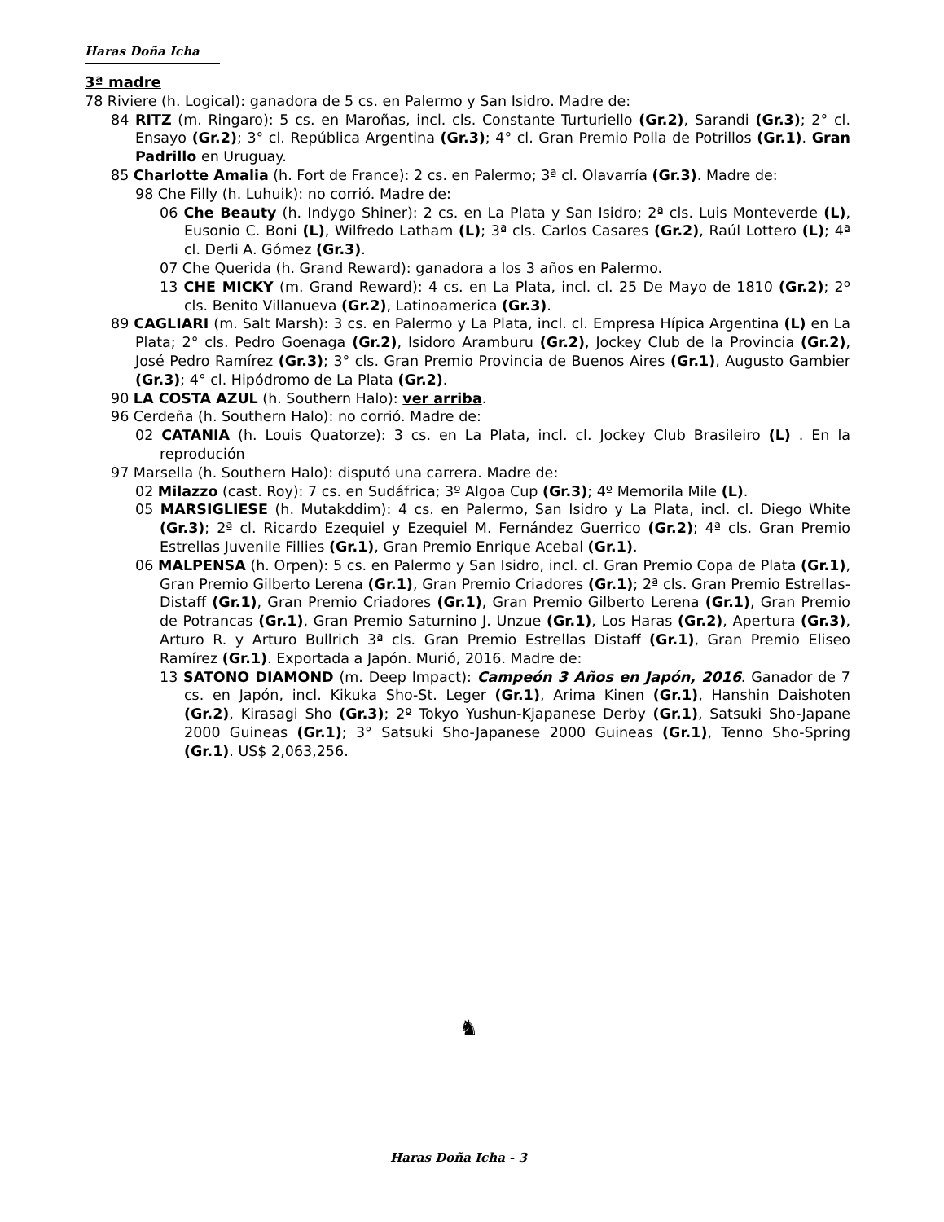Haras Doña Icha
3ª madre
78 Riviere (h. Logical): ganadora de 5 cs. en Palermo y San Isidro. Madre de:
84 RITZ (m. Ringaro): 5 cs. en Maroñas, incl. cls. Constante Turturiello (Gr.2), Sarandi (Gr.3); 2° cl. Ensayo (Gr.2); 3° cl. República Argentina (Gr.3); 4° cl. Gran Premio Polla de Potrillos (Gr.1). Gran Padrillo en Uruguay.
85 Charlotte Amalia (h. Fort de France): 2 cs. en Palermo; 3ª cl. Olavarría (Gr.3). Madre de:
98 Che Filly (h. Luhuik): no corrió. Madre de:
06 Che Beauty (h. Indygo Shiner): 2 cs. en La Plata y San Isidro; 2ª cls. Luis Monteverde (L), Eusonio C. Boni (L), Wilfredo Latham (L); 3ª cls. Carlos Casares (Gr.2), Raúl Lottero (L); 4ª cl. Derli A. Gómez (Gr.3).
07 Che Querida (h. Grand Reward): ganadora a los 3 años en Palermo.
13 CHE MICKY (m. Grand Reward): 4 cs. en La Plata, incl. cl. 25 De Mayo de 1810 (Gr.2); 2º cls. Benito Villanueva (Gr.2), Latinoamerica (Gr.3).
89 CAGLIARI (m. Salt Marsh): 3 cs. en Palermo y La Plata, incl. cl. Empresa Hípica Argentina (L) en La Plata; 2° cls. Pedro Goenaga (Gr.2), Isidoro Aramburu (Gr.2), Jockey Club de la Provincia (Gr.2), José Pedro Ramírez (Gr.3); 3° cls. Gran Premio Provincia de Buenos Aires (Gr.1), Augusto Gambier (Gr.3); 4° cl. Hipódromo de La Plata (Gr.2).
90 LA COSTA AZUL (h. Southern Halo): ver arriba.
96 Cerdeña (h. Southern Halo): no corrió. Madre de:
02 CATANIA (h. Louis Quatorze): 3 cs. en La Plata, incl. cl. Jockey Club Brasileiro (L) . En la reprodución
97 Marsella (h. Southern Halo): disputó una carrera. Madre de:
02 Milazzo (cast. Roy): 7 cs. en Sudáfrica; 3º Algoa Cup (Gr.3); 4º Memorila Mile (L).
05 MARSIGLIESE (h. Mutakddim): 4 cs. en Palermo, San Isidro y La Plata, incl. cl. Diego White (Gr.3); 2ª cl. Ricardo Ezequiel y Ezequiel M. Fernández Guerrico (Gr.2); 4ª cls. Gran Premio Estrellas Juvenile Fillies (Gr.1), Gran Premio Enrique Acebal (Gr.1).
06 MALPENSA (h. Orpen): 5 cs. en Palermo y San Isidro, incl. cl. Gran Premio Copa de Plata (Gr.1), Gran Premio Gilberto Lerena (Gr.1), Gran Premio Criadores (Gr.1); 2ª cls. Gran Premio Estrellas-Distaff (Gr.1), Gran Premio Criadores (Gr.1), Gran Premio Gilberto Lerena (Gr.1), Gran Premio de Potrancas (Gr.1), Gran Premio Saturnino J. Unzue (Gr.1), Los Haras (Gr.2), Apertura (Gr.3), Arturo R. y Arturo Bullrich 3ª cls. Gran Premio Estrellas Distaff (Gr.1), Gran Premio Eliseo Ramírez (Gr.1). Exportada a Japón. Murió, 2016. Madre de:
13 SATONO DIAMOND (m. Deep Impact): Campeón 3 Años en Japón, 2016. Ganador de 7 cs. en Japón, incl. Kikuka Sho-St. Leger (Gr.1), Arima Kinen (Gr.1), Hanshin Daishoten (Gr.2), Kirasagi Sho (Gr.3); 2º Tokyo Yushun-Kjapanese Derby (Gr.1), Satsuki Sho-Japane 2000 Guineas (Gr.1); 3° Satsuki Sho-Japanese 2000 Guineas (Gr.1), Tenno Sho-Spring (Gr.1). US$ 2,063,256.
♞
Haras Doña Icha - 3